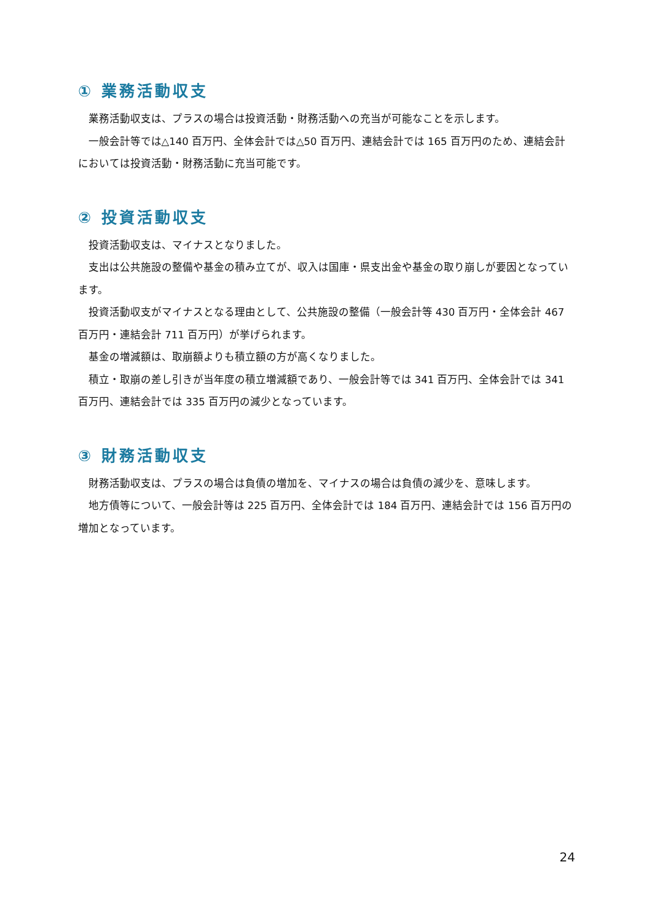① 業務活動収支
業務活動収支は、プラスの場合は投資活動・財務活動への充当が可能なことを示します。
一般会計等では△140 百万円、全体会計では△50 百万円、連結会計では 165 百万円のため、連結会計においては投資活動・財務活動に充当可能です。
② 投資活動収支
投資活動収支は、マイナスとなりました。
支出は公共施設の整備や基金の積み立てが、収入は国庫・県支出金や基金の取り崩しが要因となっています。
投資活動収支がマイナスとなる理由として、公共施設の整備（一般会計等 430 百万円・全体会計 467 百万円・連結会計 711 百万円）が挙げられます。
基金の増減額は、取崩額よりも積立額の方が高くなりました。
積立・取崩の差し引きが当年度の積立増減額であり、一般会計等では 341 百万円、全体会計では 341 百万円、連結会計では 335 百万円の減少となっています。
③ 財務活動収支
財務活動収支は、プラスの場合は負債の増加を、マイナスの場合は負債の減少を、意味します。
地方債等について、一般会計等は 225 百万円、全体会計では 184 百万円、連結会計では 156 百万円の増加となっています。
24